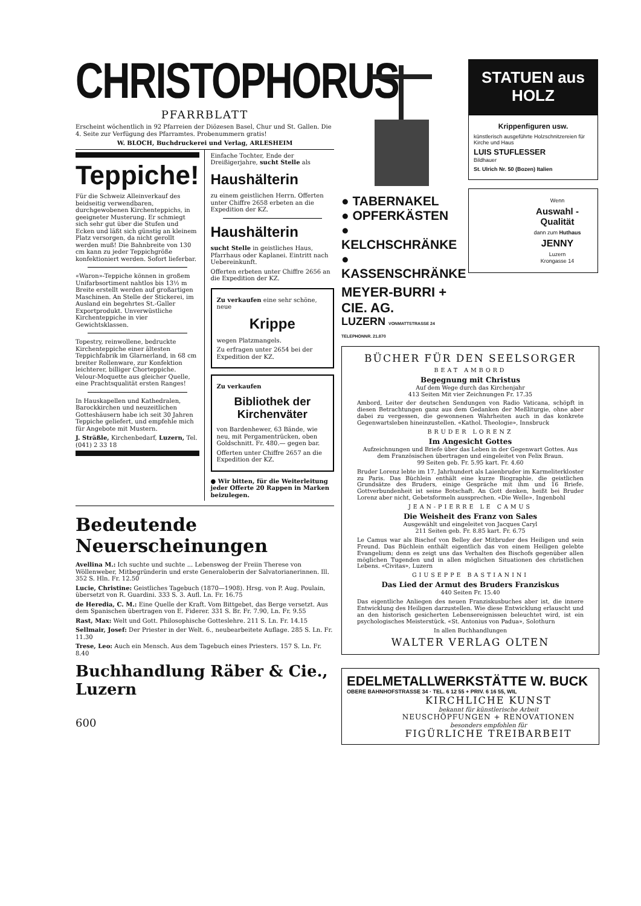CHRISTOPHORUS
PFARRBLATT
Erscheint wöchentlich in 92 Pfarreien der Diözesen Basel, Chur und St. Gallen. Die 4. Seite zur Verfügung des Pfarramtes. Probenummern gratis!
W. BLOCH, Buchdruckerei und Verlag, ARLESHEIM
Teppiche!
Für die Schweiz Alleinverkauf des beidseitig verwendbaren, durchgewobenen Kirchenteppichs, in geeigneter Musterung. Er schmiegt sich sehr gut über die Stufen und Ecken und läßt sich günstig an kleinem Platz versorgen, da nicht gerollt werden muß! Die Bahnbreite von 130 cm kann zu jeder Teppichgröße konfektioniert werden. Sofort lieferbar.
«Waron»-Teppiche können in großem Unifarbsortiment nahtlos bis 13½ m Breite erstellt werden auf großartigen Maschinen. An Stelle der Stickerei, im Ausland ein begehrtes St.-Galler Exportprodukt. Unverwüstliche Kirchenteppiche in vier Gewichtsklassen.
Topestry, reinwollene, bedruckte Kirchenteppiche einer ältesten Teppichfabrik im Glarnerland, in 68 cm breiter Rollenware, zur Konfektion leichterer, billiger Chorteppiche. Velour-Moquette aus gleicher Quelle, eine Prachtsqualität ersten Ranges!
In Hauskapellen und Kathedralen, Barockkirchen und neuzeitlichen Gotteshäusern habe ich seit 30 Jahren Teppiche geliefert, und empfehle mich für Angebote mit Mustern.
J. Sträßle, Kirchenbedarf, Luzern, Tel. (041) 2 33 18
Einfache Tochter, Ende der Dreißigerjahre, sucht Stelle als
Haushälterin
zu einem geistlichen Herrn. Offerten unter Chiffre 2658 erbeten an die Expedition der KZ.
Haushälterin
sucht Stelle in geistliches Haus, Pfarrhaus oder Kaplanei. Eintritt nach Uebereinkunft.
Offerten erbeten unter Chiffre 2656 an die Expedition der KZ.
Zu verkaufen eine sehr schöne, neue
Krippe
wegen Platzmangels.
Zu erfragen unter 2654 bei der Expedition der KZ.
Zu verkaufen
Bibliothek der Kirchenväter
von Bardenhewer, 63 Bände, wie neu, mit Pergamentrücken, oben Goldschnitt. Fr. 480.— gegen bar.
Offerten unter Chiffre 2657 an die Expedition der KZ.
● Wir bitten, für die Weiterleitung jeder Offerte 20 Rappen in Marken beizulegen.
Bedeutende Neuerscheinungen
Avellina M.: Ich suchte und suchte ... Lebensweg der Freiin Therese von Wöllenweber, Mitbegründerin und erste Generaloberin der Salvatorianerinnen. Ill. 352 S. Hln. Fr. 12.50
Lucie, Christine: Geistliches Tagebuch (1870—1908). Hrsg. von P. Aug. Poulain, übersetzt von R. Guardini. 333 S. 3. Aufl. Ln. Fr. 16.75
de Heredia, C. M.: Eine Quelle der Kraft. Vom Bittgebet, das Berge versetzt. Aus dem Spanischen übertragen von E. Fiderer. 331 S. Br. Fr. 7.90, Ln. Fr. 9.55
Rast, Max: Welt und Gott. Philosophische Gotteslehre. 211 S. Ln. Fr. 14.15
Sellmair, Josef: Der Priester in der Welt. 6., neubearbeitete Auflage. 285 S. Ln. Fr. 11.30
Trese, Leo: Auch ein Mensch. Aus dem Tagebuch eines Priesters. 157 S. Ln. Fr. 8.40
Buchhandlung Räber & Cie., Luzern
600
● TABERNAKEL
● OPFERKÄSTEN
● KELCHSCHRÄNKE
● KASSENSCHRÄNKE
MEYER-BURRI + CIE. AG.
LUZERN VONMATTSTRASSE 24 TELEPHONNR. 21.870
STATUEN aus HOLZ
Krippenfiguren usw.
künstlerisch ausgeführte Holzschnitzereien für Kirche und Haus
LUIS STUFLESSER
Bildhauer
St. Ulrich Nr. 50 (Bozen) Italien
Wenn
Auswahl - Qualität
dann zum Huthaus
JENNY
Luzern
Krongasse 14
BÜCHER FÜR DEN SEELSORGER
BEAT AMBORD
Begegnung mit Christus
Auf dem Wege durch das Kirchenjahr
413 Seiten Mit vier Zeichnungen Fr. 17.35
Ambord, Leiter der deutschen Sendungen von Radio Vaticana, schöpft in diesen Betrachtungen ganz aus dem Gedanken der Meßliturgie, ohne aber dabei zu vergessen, die gewonnenen Wahrheiten auch in das konkrete Gegenwartsleben hineinzustellen. «Kathol. Theologie», Innsbruck
BRUDER LORENZ
Im Angesicht Gottes
Aufzeichnungen und Briefe über das Leben in der Gegenwart Gottes. Aus dem Französischen übertragen und eingeleitet von Felix Braun.
99 Seiten geb. Fr. 5.95 kart. Fr. 4.60
Bruder Lorenz lebte im 17. Jahrhundert als Laienbruder im Karmeliterkloster zu Paris. Das Büchlein enthält eine kurze Biographie, die geistlichen Grundsätze des Bruders, einige Gespräche mit ihm und 16 Briefe. Gottverbundenheit ist seine Botschaft. An Gott denken, heißt bei Bruder Lorenz aber nicht, Gebetsformeln aussprechen. «Die Welle», Ingenbohl
JEAN-PIERRE LE CAMUS
Die Weisheit des Franz von Sales
Ausgewählt und eingeleitet von Jacques Caryl
211 Seiten geb. Fr. 8.85 kart. Fr. 6.75
Le Camus war als Bischof von Belley der Mitbruder des Heiligen und sein Freund. Das Büchlein enthält eigentlich das von einem Heiligen gelebte Evangelium; denn es zeigt uns das Verhalten des Bischofs gegenüber allen möglichen Tugenden und in allen möglichen Situationen des christlichen Lebens. «Civitas», Luzern
GIUSEPPE BASTIANINI
Das Lied der Armut des Bruders Franziskus
440 Seiten Fr. 15.40
Das eigentliche Anliegen des neuen Franziskusbuches aber ist, die innere Entwicklung des Heiligen darzustellen. Wie diese Entwicklung erlauscht und an den historisch gesicherten Lebensereignissen beleuchtet wird, ist ein psychologisches Meisterstück. «St. Antonius von Padua», Solothurn
In allen Buchhandlungen
WALTER VERLAG OLTEN
EDELMETALLWERKSTÄTTE W. BUCK
OBERE BAHNHOFSTRASSE 34 · TEL. 6 12 55 + PRIV. 6 16 55, WIL
KIRCHLICHE KUNST
bekannt für künstlerische Arbeit
NEUSCHÖPFUNGEN + RENOVATIONEN
besonders empfohlen für
FIGÜRLICHE TREIBARBEIT